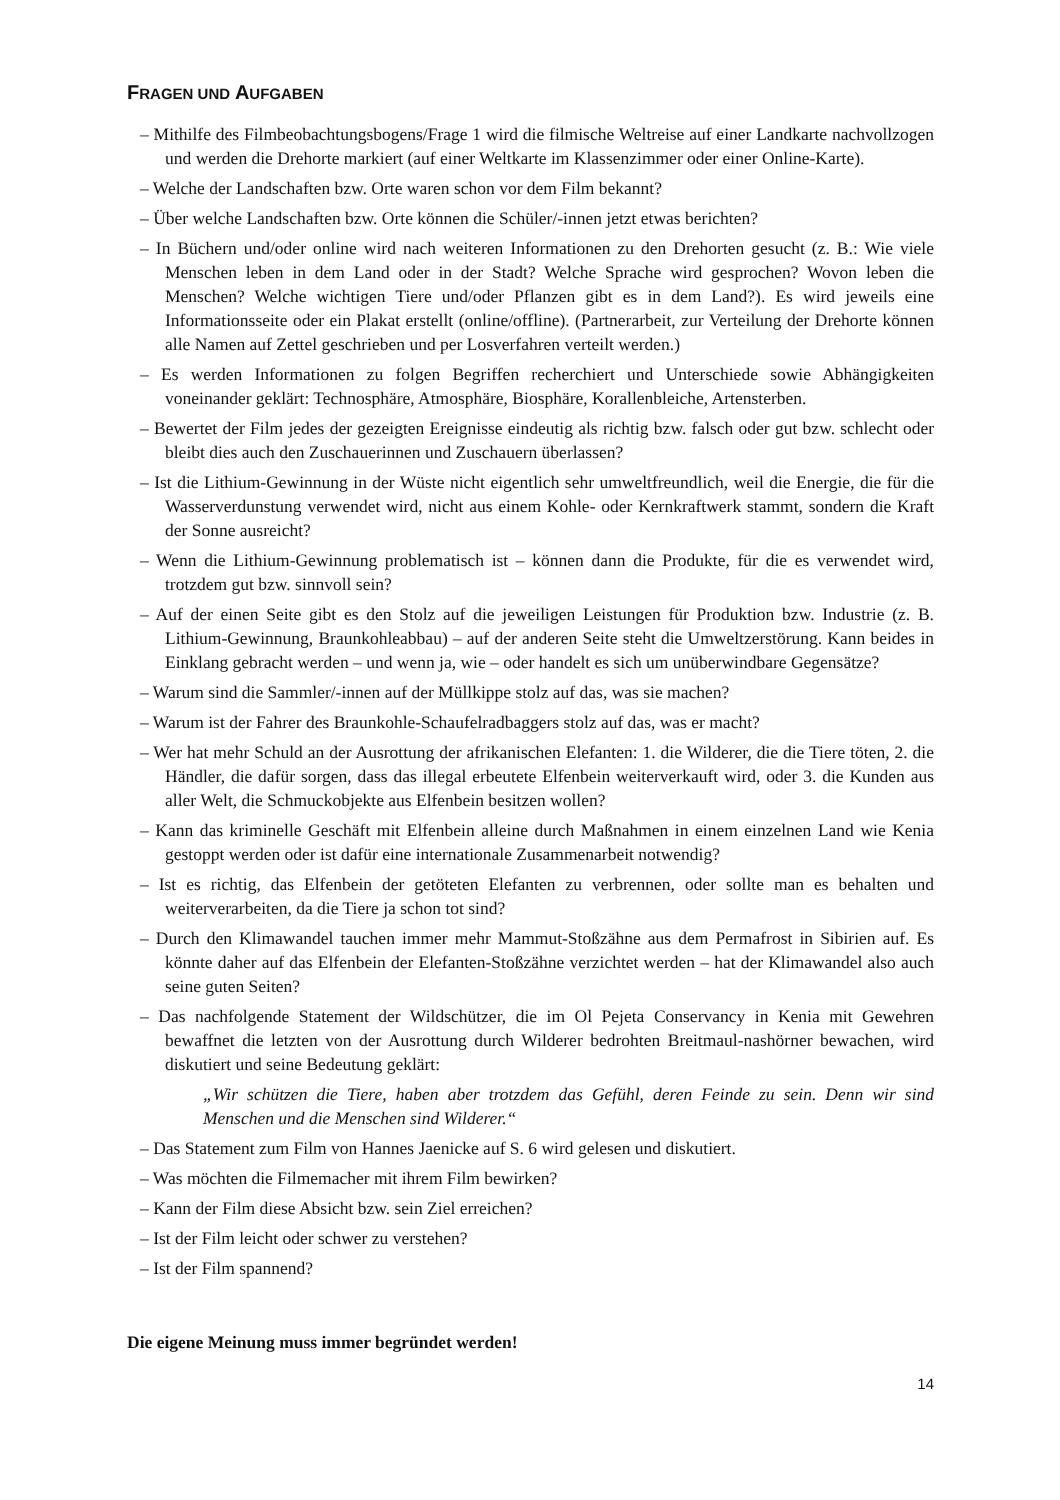FRAGEN UND AUFGABEN
– Mithilfe des Filmbeobachtungsbogens/Frage 1 wird die filmische Weltreise auf einer Landkarte nachvollzogen und werden die Drehorte markiert (auf einer Weltkarte im Klassenzimmer oder einer Online-Karte).
– Welche der Landschaften bzw. Orte waren schon vor dem Film bekannt?
– Über welche Landschaften bzw. Orte können die Schüler/-innen jetzt etwas berichten?
– In Büchern und/oder online wird nach weiteren Informationen zu den Drehorten gesucht (z. B.: Wie viele Menschen leben in dem Land oder in der Stadt? Welche Sprache wird gesprochen? Wovon leben die Menschen? Welche wichtigen Tiere und/oder Pflanzen gibt es in dem Land?). Es wird jeweils eine Informationsseite oder ein Plakat erstellt (online/offline). (Partnerarbeit, zur Verteilung der Drehorte können alle Namen auf Zettel geschrieben und per Losverfahren verteilt werden.)
– Es werden Informationen zu folgen Begriffen recherchiert und Unterschiede sowie Abhängigkeiten voneinander geklärt: Technosphäre, Atmosphäre, Biosphäre, Korallenbleiche, Artensterben.
– Bewertet der Film jedes der gezeigten Ereignisse eindeutig als richtig bzw. falsch oder gut bzw. schlecht oder bleibt dies auch den Zuschauerinnen und Zuschauern überlassen?
– Ist die Lithium-Gewinnung in der Wüste nicht eigentlich sehr umweltfreundlich, weil die Energie, die für die Wasserverdunstung verwendet wird, nicht aus einem Kohle- oder Kernkraftwerk stammt, sondern die Kraft der Sonne ausreicht?
– Wenn die Lithium-Gewinnung problematisch ist – können dann die Produkte, für die es verwendet wird, trotzdem gut bzw. sinnvoll sein?
– Auf der einen Seite gibt es den Stolz auf die jeweiligen Leistungen für Produktion bzw. Industrie (z. B. Lithium-Gewinnung, Braunkohleabbau) – auf der anderen Seite steht die Umweltzerstörung. Kann beides in Einklang gebracht werden – und wenn ja, wie – oder handelt es sich um unüberwindbare Gegensätze?
– Warum sind die Sammler/-innen auf der Müllkippe stolz auf das, was sie machen?
– Warum ist der Fahrer des Braunkohle-Schaufelradbaggers stolz auf das, was er macht?
– Wer hat mehr Schuld an der Ausrottung der afrikanischen Elefanten: 1. die Wilderer, die die Tiere töten, 2. die Händler, die dafür sorgen, dass das illegal erbeutete Elfenbein weiterverkauft wird, oder 3. die Kunden aus aller Welt, die Schmuckobjekte aus Elfenbein besitzen wollen?
– Kann das kriminelle Geschäft mit Elfenbein alleine durch Maßnahmen in einem einzelnen Land wie Kenia gestoppt werden oder ist dafür eine internationale Zusammenarbeit notwendig?
– Ist es richtig, das Elfenbein der getöteten Elefanten zu verbrennen, oder sollte man es behalten und weiterverarbeiten, da die Tiere ja schon tot sind?
– Durch den Klimawandel tauchen immer mehr Mammut-Stoßzähne aus dem Permafrost in Sibirien auf. Es könnte daher auf das Elfenbein der Elefanten-Stoßzähne verzichtet werden – hat der Klimawandel also auch seine guten Seiten?
– Das nachfolgende Statement der Wildschützer, die im Ol Pejeta Conservancy in Kenia mit Gewehren bewaffnet die letzten von der Ausrottung durch Wilderer bedrohten Breitmaul-nashörner bewachen, wird diskutiert und seine Bedeutung geklärt:
„Wir schützen die Tiere, haben aber trotzdem das Gefühl, deren Feinde zu sein. Denn wir sind Menschen und die Menschen sind Wilderer.“
– Das Statement zum Film von Hannes Jaenicke auf S. 6 wird gelesen und diskutiert.
– Was möchten die Filmemacher mit ihrem Film bewirken?
– Kann der Film diese Absicht bzw. sein Ziel erreichen?
– Ist der Film leicht oder schwer zu verstehen?
– Ist der Film spannend?
Die eigene Meinung muss immer begründet werden!
14